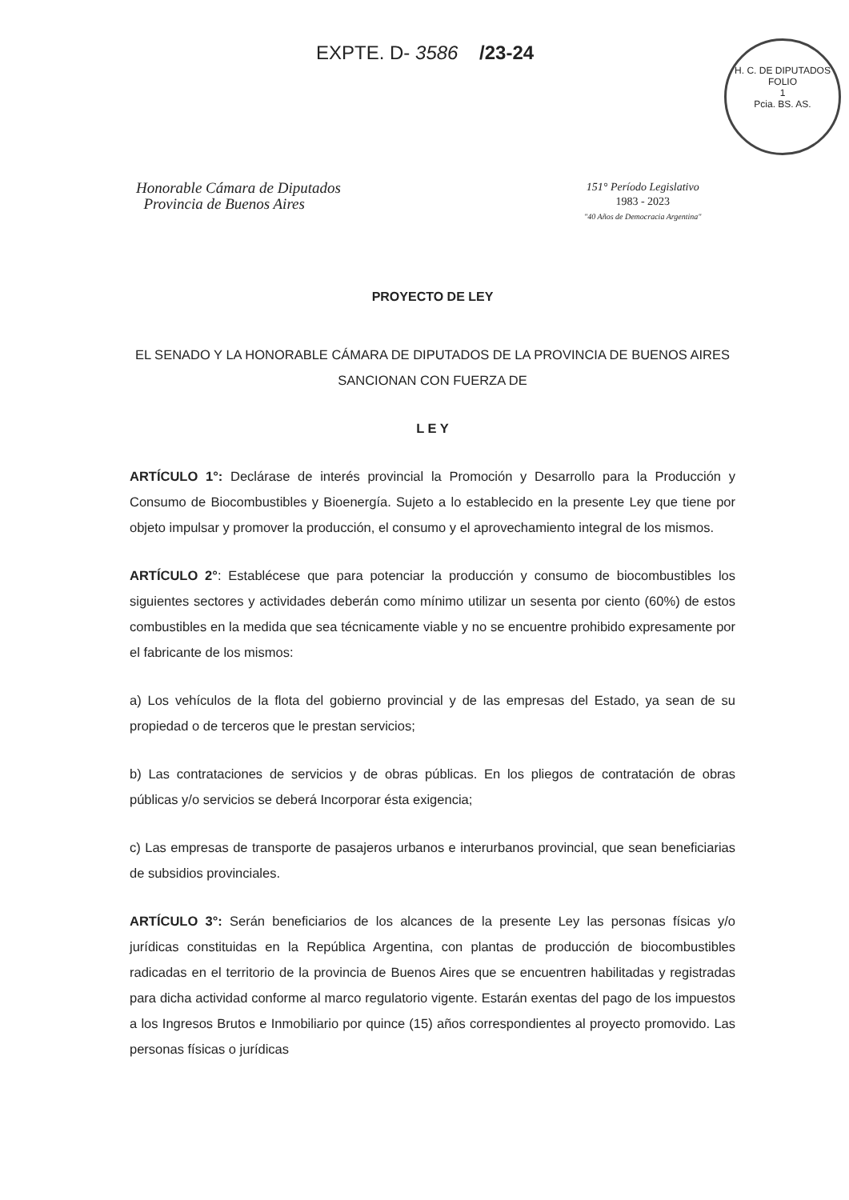EXPTE. D- 3586 /23-24
H. C. DE DIPUTADOS
FOLIO
1
Pcia. BS. AS.
Honorable Cámara de Diputados
Provincia de Buenos Aires
151° Período Legislativo
1983 - 2023
"40 Años de Democracia Argentina"
PROYECTO DE LEY
EL SENADO Y LA HONORABLE CÁMARA DE DIPUTADOS DE LA PROVINCIA DE BUENOS AIRES SANCIONAN CON FUERZA DE
L E Y
ARTÍCULO 1°: Declárase de interés provincial la Promoción y Desarrollo para la Producción y Consumo de Biocombustibles y Bioenergía. Sujeto a lo establecido en la presente Ley que tiene por objeto impulsar y promover la producción, el consumo y el aprovechamiento integral de los mismos.
ARTÍCULO 2°: Establécese que para potenciar la producción y consumo de biocombustibles los siguientes sectores y actividades deberán como mínimo utilizar un sesenta por ciento (60%) de estos combustibles en la medida que sea técnicamente viable y no se encuentre prohibido expresamente por el fabricante de los mismos:
a) Los vehículos de la flota del gobierno provincial y de las empresas del Estado, ya sean de su propiedad o de terceros que le prestan servicios;
b) Las contrataciones de servicios y de obras públicas. En los pliegos de contratación de obras públicas y/o servicios se deberá Incorporar ésta exigencia;
c) Las empresas de transporte de pasajeros urbanos e interurbanos provincial, que sean beneficiarias de subsidios provinciales.
ARTÍCULO 3°: Serán beneficiarios de los alcances de la presente Ley las personas físicas y/o jurídicas constituidas en la República Argentina, con plantas de producción de biocombustibles radicadas en el territorio de la provincia de Buenos Aires que se encuentren habilitadas y registradas para dicha actividad conforme al marco regulatorio vigente. Estarán exentas del pago de los impuestos a los Ingresos Brutos e Inmobiliario por quince (15) años correspondientes al proyecto promovido. Las personas físicas o jurídicas